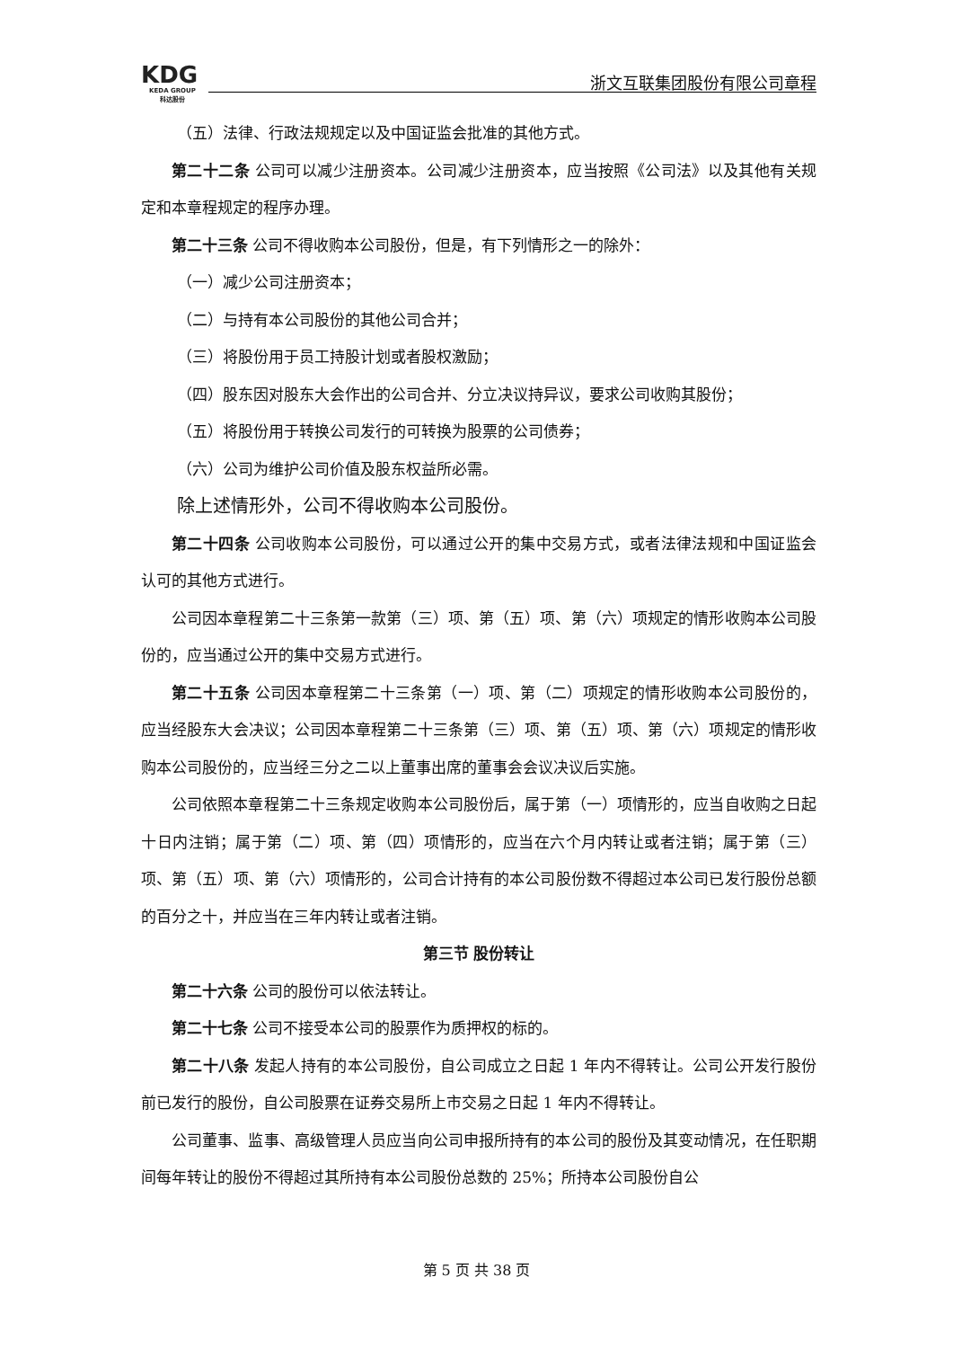KDG
KEDA GROUP
科达股份
浙文互联集团股份有限公司章程
（五）法律、行政法规规定以及中国证监会批准的其他方式。
第二十二条 公司可以减少注册资本。公司减少注册资本，应当按照《公司法》以及其他有关规定和本章程规定的程序办理。
第二十三条 公司不得收购本公司股份，但是，有下列情形之一的除外：
（一）减少公司注册资本；
（二）与持有本公司股份的其他公司合并；
（三）将股份用于员工持股计划或者股权激励；
（四）股东因对股东大会作出的公司合并、分立决议持异议，要求公司收购其股份；
（五）将股份用于转换公司发行的可转换为股票的公司债券；
（六）公司为维护公司价值及股东权益所必需。
除上述情形外，公司不得收购本公司股份。
第二十四条 公司收购本公司股份，可以通过公开的集中交易方式，或者法律法规和中国证监会认可的其他方式进行。
公司因本章程第二十三条第一款第（三）项、第（五）项、第（六）项规定的情形收购本公司股份的，应当通过公开的集中交易方式进行。
第二十五条 公司因本章程第二十三条第（一）项、第（二）项规定的情形收购本公司股份的，应当经股东大会决议；公司因本章程第二十三条第（三）项、第（五）项、第（六）项规定的情形收购本公司股份的，应当经三分之二以上董事出席的董事会会议决议后实施。
公司依照本章程第二十三条规定收购本公司股份后，属于第（一）项情形的，应当自收购之日起十日内注销；属于第（二）项、第（四）项情形的，应当在六个月内转让或者注销；属于第（三）项、第（五）项、第（六）项情形的，公司合计持有的本公司股份数不得超过本公司已发行股份总额的百分之十，并应当在三年内转让或者注销。
第三节 股份转让
第二十六条 公司的股份可以依法转让。
第二十七条 公司不接受本公司的股票作为质押权的标的。
第二十八条 发起人持有的本公司股份，自公司成立之日起 1 年内不得转让。公司公开发行股份前已发行的股份，自公司股票在证券交易所上市交易之日起 1 年内不得转让。
公司董事、监事、高级管理人员应当向公司申报所持有的本公司的股份及其变动情况，在任职期间每年转让的股份不得超过其所持有本公司股份总数的 25%；所持本公司股份自公
第 5 页 共 38 页